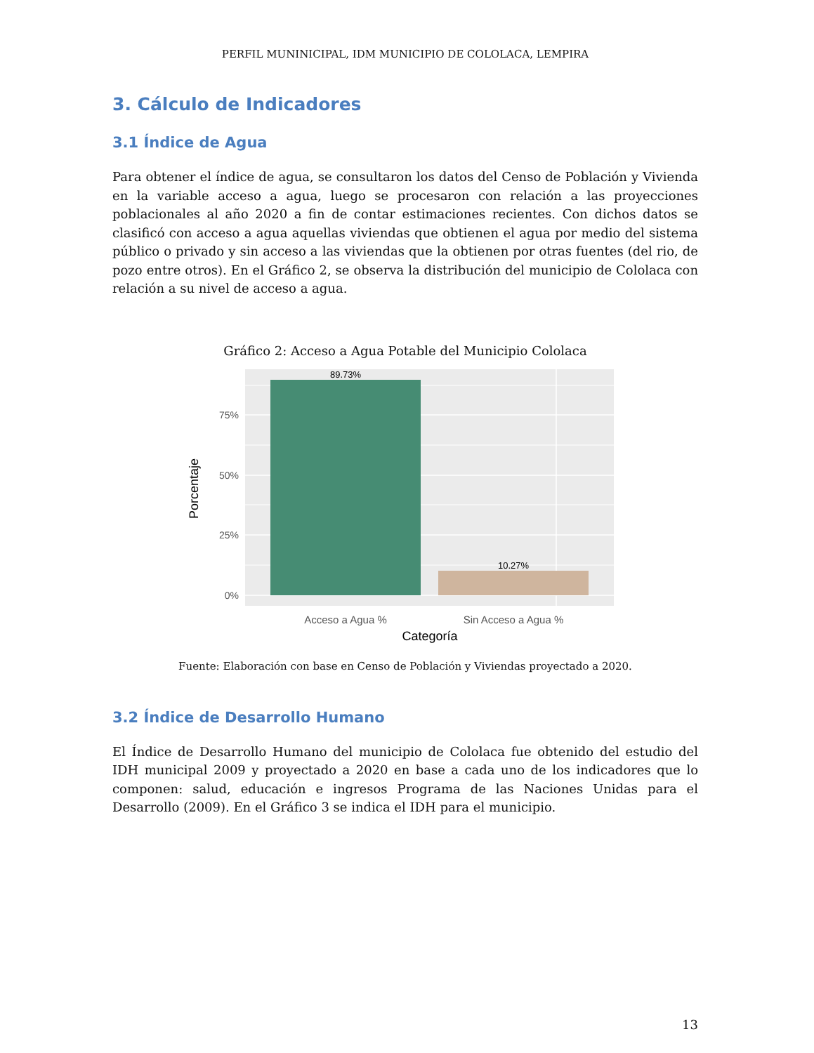PERFIL MUNINICIPAL, IDM MUNICIPIO DE COLOLACA, LEMPIRA
3. Cálculo de Indicadores
3.1 Índice de Agua
Para obtener el índice de agua, se consultaron los datos del Censo de Población y Vivienda en la variable acceso a agua, luego se procesaron con relación a las proyecciones poblacionales al año 2020 a fin de contar estimaciones recientes. Con dichos datos se clasificó con acceso a agua aquellas viviendas que obtienen el agua por medio del sistema público o privado y sin acceso a las viviendas que la obtienen por otras fuentes (del rio, de pozo entre otros). En el Gráfico 2, se observa la distribución del municipio de Cololaca con relación a su nivel de acceso a agua.
Gráfico 2: Acceso a Agua Potable del Municipio Cololaca
89.73%
10.27%
75%
50%
25%
0%
Porcentaje
Acceso a Agua %
Sin Acceso a Agua %
Categoría
Fuente: Elaboración con base en Censo de Población y Viviendas proyectado a 2020.
3.2 Índice de Desarrollo Humano
El Índice de Desarrollo Humano del municipio de Cololaca fue obtenido del estudio del IDH municipal 2009 y proyectado a 2020 en base a cada uno de los indicadores que lo componen: salud, educación e ingresos Programa de las Naciones Unidas para el Desarrollo (2009). En el Gráfico 3 se indica el IDH para el municipio.
13